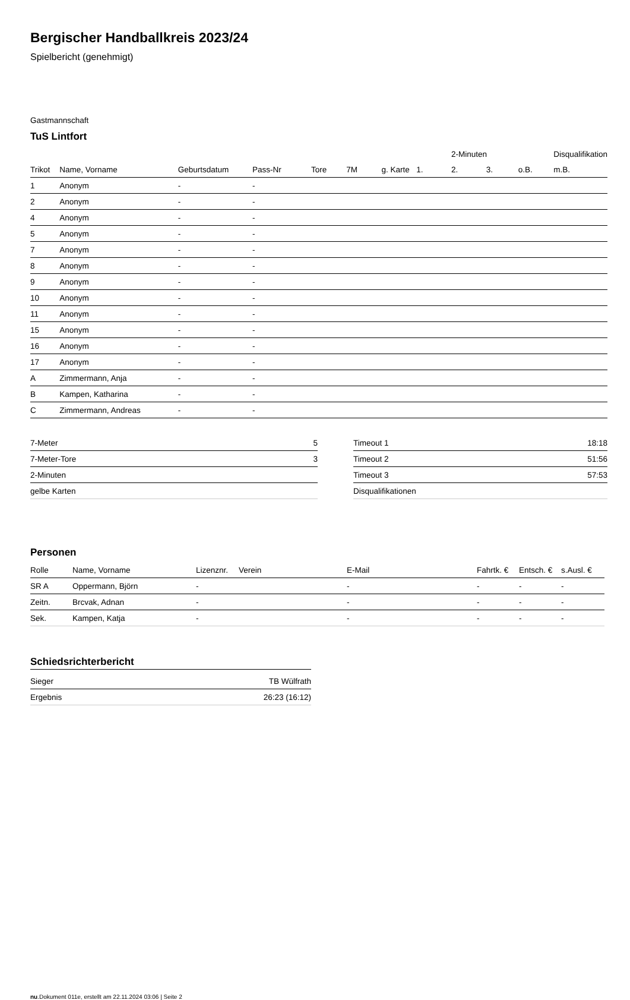Bergischer Handballkreis 2023/24
Spielbericht (genehmigt)
Gastmannschaft
TuS Lintfort
| | | | | | | | | 2-Minuten | | | Disqualifikation |
| Trikot | Name, Vorname | Geburtsdatum | Pass-Nr | Tore | 7M | g. Karte | 1. | 2. | 3. | o.B. | m.B. |
| 1 | Anonym | - | - | | | | | | | | |
| 2 | Anonym | - | - | | | | | | | | |
| 4 | Anonym | - | - | | | | | | | | |
| 5 | Anonym | - | - | | | | | | | | |
| 7 | Anonym | - | - | | | | | | | | |
| 8 | Anonym | - | - | | | | | | | | |
| 9 | Anonym | - | - | | | | | | | | |
| 10 | Anonym | - | - | | | | | | | | |
| 11 | Anonym | - | - | | | | | | | | |
| 15 | Anonym | - | - | | | | | | | | |
| 16 | Anonym | - | - | | | | | | | | |
| 17 | Anonym | - | - | | | | | | | | |
| A | Zimmermann, Anja | - | - | | | | | | | | |
| B | Kampen, Katharina | - | - | | | | | | | | |
| C | Zimmermann, Andreas | - | - | | | | | | | | |
| 7-Meter | 5 |
| 7-Meter-Tore | 3 |
| 2-Minuten | |
| gelbe Karten | |
| Timeout 1 | 18:18 |
| Timeout 2 | 51:56 |
| Timeout 3 | 57:53 |
| Disqualifikationen | |
Personen
| Rolle | Name, Vorname | Lizenznr. | Verein | E-Mail | Fahrtk. € | Entsch. € | s.Ausl. € |
| --- | --- | --- | --- | --- | --- | --- | --- |
| SR A | Oppermann, Björn | - | | - | - | - | - |
| Zeitn. | Brcvak, Adnan | - | | - | - | - | - |
| Sek. | Kampen, Katja | - | | - | - | - | - |
Schiedsrichterbericht
| Sieger | TB Wülfrath |
| Ergebnis | 26:23 (16:12) |
nu.Dokument 011e, erstellt am 22.11.2024 03:06 | Seite 2